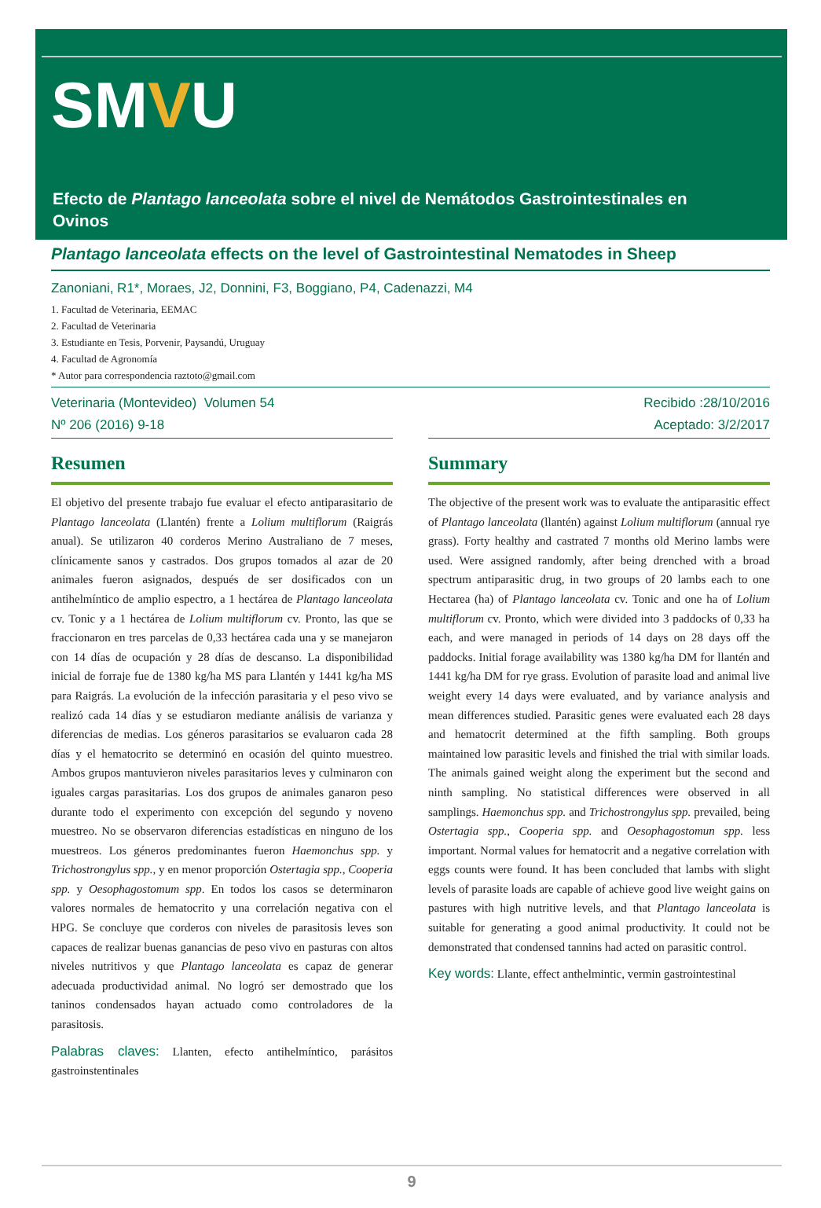SMVU
Efecto de Plantago lanceolata sobre el nivel de Nemátodos Gastrointestinales en Ovinos
Plantago lanceolata effects on the level of Gastrointestinal Nematodes in Sheep
Zanoniani, R1*, Moraes, J2, Donnini, F3, Boggiano, P4, Cadenazzi, M4
1. Facultad de Veterinaria, EEMAC
2. Facultad de Veterinaria
3. Estudiante en Tesis, Porvenir, Paysandú, Uruguay
4. Facultad de Agronomía
* Autor para correspondencia raztoto@gmail.com
Veterinaria (Montevideo) Volumen 54
Nº 206 (2016) 9-18
Resumen
El objetivo del presente trabajo fue evaluar el efecto antiparasitario de Plantago lanceolata (Llantén) frente a Lolium multiflorum (Raigrás anual). Se utilizaron 40 corderos Merino Australiano de 7 meses, clínicamente sanos y castrados. Dos grupos tomados al azar de 20 animales fueron asignados, después de ser dosificados con un antihelmíntico de amplio espectro, a 1 hectárea de Plantago lanceolata cv. Tonic y a 1 hectárea de Lolium multiflorum cv. Pronto, las que se fraccionaron en tres parcelas de 0,33 hectárea cada una y se manejaron con 14 días de ocupación y 28 días de descanso. La disponibilidad inicial de forraje fue de 1380 kg/ha MS para Llantén y 1441 kg/ha MS para Raigrás. La evolución de la infección parasitaria y el peso vivo se realizó cada 14 días y se estudiaron mediante análisis de varianza y diferencias de medias. Los géneros parasitarios se evaluaron cada 28 días y el hematocrito se determinó en ocasión del quinto muestreo. Ambos grupos mantuvieron niveles parasitarios leves y culminaron con iguales cargas parasitarias. Los dos grupos de animales ganaron peso durante todo el experimento con excepción del segundo y noveno muestreo. No se observaron diferencias estadísticas en ninguno de los muestreos. Los géneros predominantes fueron Haemonchus spp. y Trichostrongylus spp., y en menor proporción Ostertagia spp., Cooperia spp. y Oesophagostomum spp. En todos los casos se determinaron valores normales de hematocrito y una correlación negativa con el HPG. Se concluye que corderos con niveles de parasitosis leves son capaces de realizar buenas ganancias de peso vivo en pasturas con altos niveles nutritivos y que Plantago lanceolata es capaz de generar adecuada productividad animal. No logró ser demostrado que los taninos condensados hayan actuado como controladores de la parasitosis.
Palabras claves: Llanten, efecto antihelmíntico, parásitos gastroinstentinales
Recibido :28/10/2016
Aceptado: 3/2/2017
Summary
The objective of the present work was to evaluate the antiparasitic effect of Plantago lanceolata (llantén) against Lolium multiflorum (annual rye grass). Forty healthy and castrated 7 months old Merino lambs were used. Were assigned randomly, after being drenched with a broad spectrum antiparasitic drug, in two groups of 20 lambs each to one Hectarea (ha) of Plantago lanceolata cv. Tonic and one ha of Lolium multiflorum cv. Pronto, which were divided into 3 paddocks of 0,33 ha each, and were managed in periods of 14 days on 28 days off the paddocks. Initial forage availability was 1380 kg/ha DM for llantén and 1441 kg/ha DM for rye grass. Evolution of parasite load and animal live weight every 14 days were evaluated, and by variance analysis and mean differences studied. Parasitic genes were evaluated each 28 days and hematocrit determined at the fifth sampling. Both groups maintained low parasitic levels and finished the trial with similar loads. The animals gained weight along the experiment but the second and ninth sampling. No statistical differences were observed in all samplings. Haemonchus spp. and Trichostrongylus spp. prevailed, being Ostertagia spp., Cooperia spp. and Oesophagostomun spp. less important. Normal values for hematocrit and a negative correlation with eggs counts were found. It has been concluded that lambs with slight levels of parasite loads are capable of achieve good live weight gains on pastures with high nutritive levels, and that Plantago lanceolata is suitable for generating a good animal productivity. It could not be demonstrated that condensed tannins had acted on parasitic control.
Key words: Llante, effect anthelmintic, vermin gastrointestinal
9